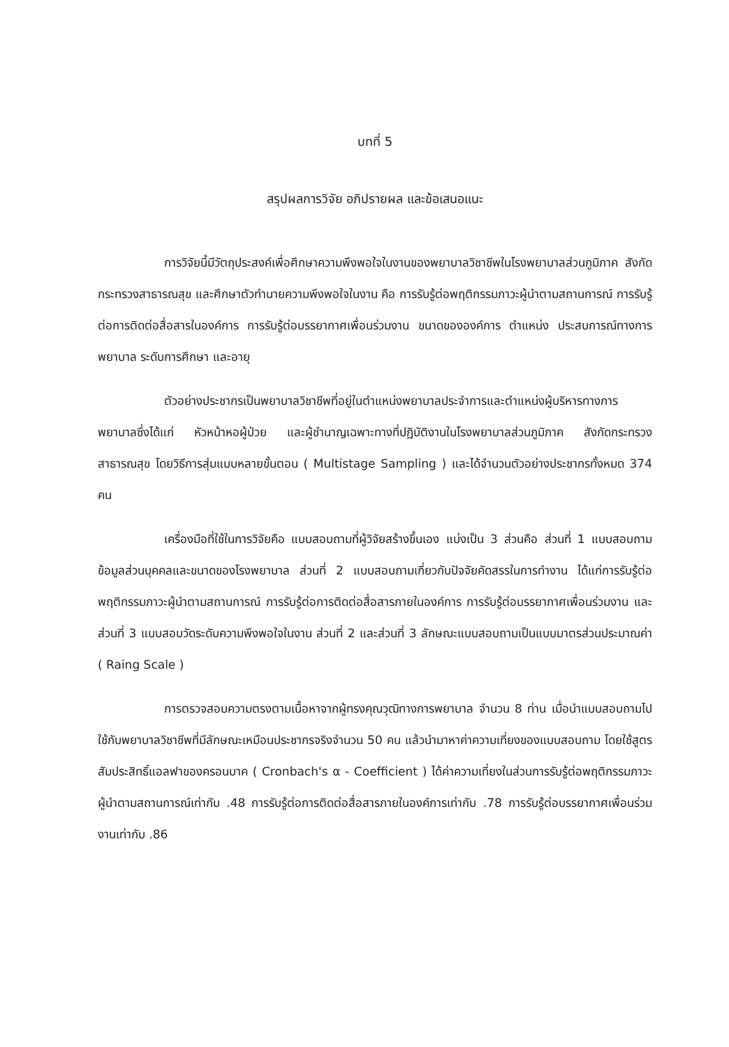บทที่ 5
สรุปผลการวิจัย อภิปรายผล และข้อเสนอแนะ
การวิจัยนี้มีวัตถุประสงค์เพื่อศึกษาความพึงพอใจในงานของพยาบาลวิชาชีพในโรงพยาบาลส่วนภูมิภาค สังกัดกระทรวงสาธารณสุข และศึกษาตัวทำนายความพึงพอใจในงาน คือ การรับรู้ต่อพฤติกรรมภาวะผู้นำตามสถานการณ์ การรับรู้ต่อการติดต่อสื่อสารในองค์การ การรับรู้ต่อบรรยากาศเพื่อนร่วมงาน ขนาดขององค์การ ตำแหน่ง ประสบการณ์ทางการพยาบาล ระดับการศึกษา และอายุ
ตัวอย่างประชากรเป็นพยาบาลวิชาชีพที่อยู่ในตำแหน่งพยาบาลประจำการและตำแหน่งผู้บริหารทางการพยาบาลซึ่งได้แก่ หัวหน้าหอผู้ป่วย และผู้ชำนาญเฉพาะทางที่ปฏิบัติงานในโรงพยาบาลส่วนภูมิภาค สังกัดกระทรวงสาธารณสุข โดยวิธีการสุ่มแบบหลายขั้นตอน ( Multistage Sampling ) และได้จำนวนตัวอย่างประชากรทั้งหมด 374 คน
เครื่องมือที่ใช้ในการวิจัยคือ แบบสอบถามที่ผู้วิจัยสร้างขึ้นเอง แบ่งเป็น 3 ส่วนคือ ส่วนที่ 1 แบบสอบถามข้อมูลส่วนบุคคลและขนาดของโรงพยาบาล ส่วนที่ 2 แบบสอบถามเกี่ยวกับปัจจัยคัดสรรในการทำงาน ได้แก่การรับรู้ต่อพฤติกรรมภาวะผู้นำตามสถานการณ์ การรับรู้ต่อการติดต่อสื่อสารภายในองค์การ การรับรู้ต่อบรรยากาศเพื่อนร่วมงาน และส่วนที่ 3 แบบสอบวัดระดับความพึงพอใจในงาน ส่วนที่ 2 และส่วนที่ 3 ลักษณะแบบสอบถามเป็นแบบมาตรส่วนประมาณค่า ( Raing Scale )
การตรวจสอบความตรงตามเนื้อหาจากผู้ทรงคุณวุฒิทางการพยาบาล จำนวน 8 ท่าน เมื่อนำแบบสอบถามไปใช้กับพยาบาลวิชาชีพที่มีลักษณะเหมือนประชากรจริงจำนวน 50 คน แล้วนำมาหาค่าความเที่ยงของแบบสอบถาม โดยใช้สูตรสัมประสิทธิ์แอลฟาของครอนบาค ( Cronbach's α - Coefficient ) ได้ค่าความเที่ยงในส่วนการรับรู้ต่อพฤติกรรมภาวะผู้นำตามสถานการณ์เท่ากับ .48 การรับรู้ต่อการติดต่อสื่อสารภายในองค์การเท่ากับ .78 การรับรู้ต่อบรรยากาศเพื่อนร่วมงานเท่ากับ .86